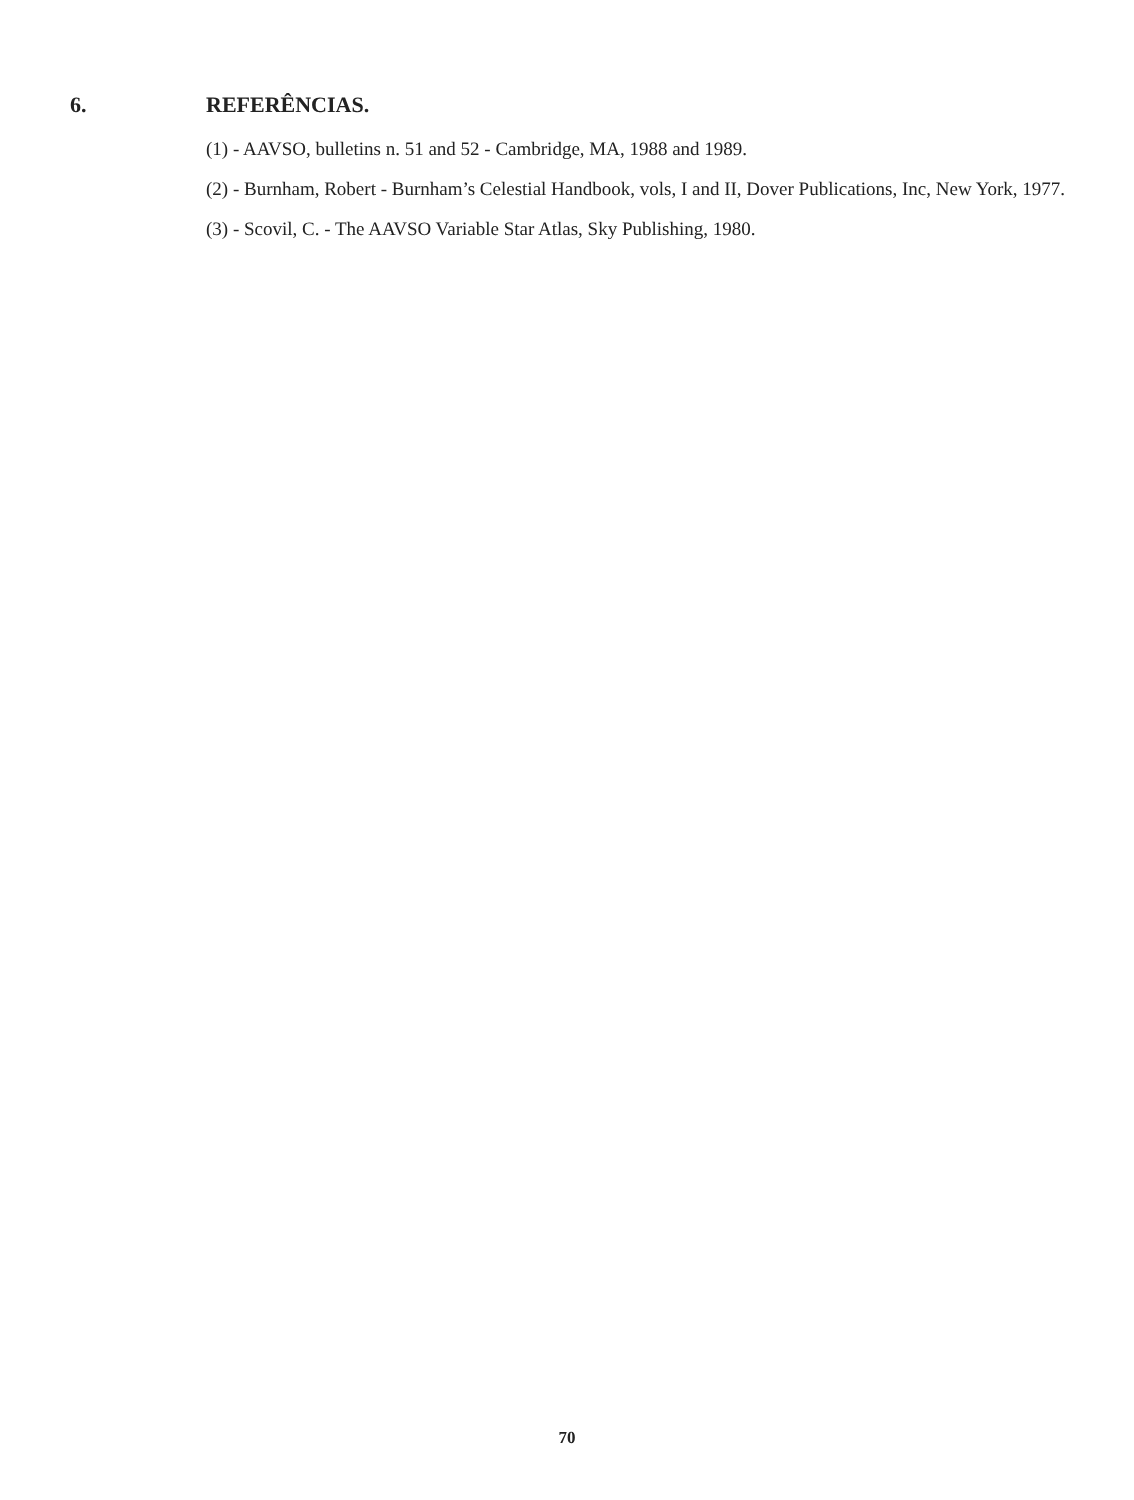6. REFERÊNCIAS.
(1) - AAVSO, bulletins n. 51 and 52 - Cambridge, MA, 1988 and 1989.
(2) - Burnham, Robert - Burnham’s Celestial Handbook, vols, I and II, Dover Publications, Inc, New York, 1977.
(3) - Scovil, C. - The AAVSO Variable Star Atlas, Sky Publishing, 1980.
70